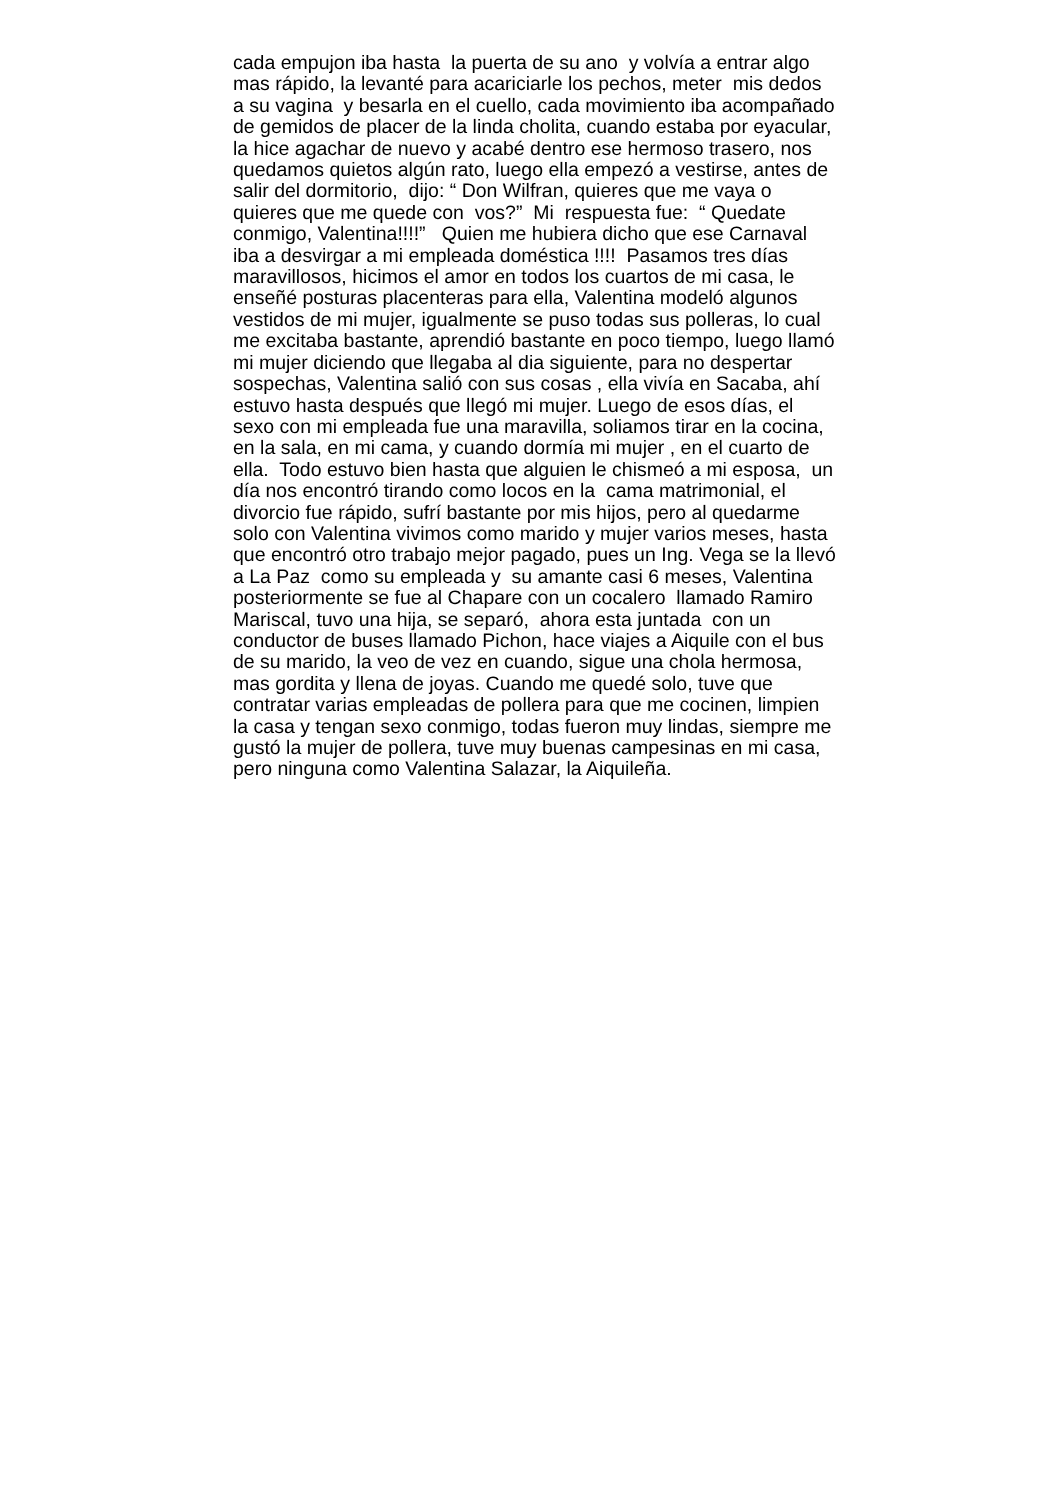cada empujon iba hasta la puerta de su ano y volvía a entrar algo
mas rápido, la levanté para acariciarle los pechos, meter mis dedos
a su vagina y besarla en el cuello, cada movimiento iba acompañado
de gemidos de placer de la linda cholita, cuando estaba por eyacular,
la hice agachar de nuevo y acabé dentro ese hermoso trasero, nos
quedamos quietos algún rato, luego ella empezó a vestirse, antes de
salir del dormitorio, dijo: “ Don Wilfran, quieres que me vaya o
quieres que me quede con vos?” Mi respuesta fue: “ Quedate
conmigo, Valentina!!!!” Quien me hubiera dicho que ese Carnaval
iba a desvirgar a mi empleada doméstica !!!! Pasamos tres días
maravillosos, hicimos el amor en todos los cuartos de mi casa, le
enseñé posturas placenteras para ella, Valentina modeló algunos
vestidos de mi mujer, igualmente se puso todas sus polleras, lo cual
me excitaba bastante, aprendió bastante en poco tiempo, luego llamó
mi mujer diciendo que llegaba al dia siguiente, para no despertar
sospechas, Valentina salió con sus cosas , ella vivía en Sacaba, ahí
estuvo hasta después que llegó mi mujer. Luego de esos días, el
sexo con mi empleada fue una maravilla, soliamos tirar en la cocina,
en la sala, en mi cama, y cuando dormía mi mujer , en el cuarto de
ella. Todo estuvo bien hasta que alguien le chismeó a mi esposa, un
día nos encontró tirando como locos en la cama matrimonial, el
divorcio fue rápido, sufrí bastante por mis hijos, pero al quedarme
solo con Valentina vivimos como marido y mujer varios meses, hasta
que encontró otro trabajo mejor pagado, pues un Ing. Vega se la llevó
a La Paz como su empleada y su amante casi 6 meses, Valentina
posteriormente se fue al Chapare con un cocalero llamado Ramiro
Mariscal, tuvo una hija, se separó, ahora esta juntada con un
conductor de buses llamado Pichon, hace viajes a Aiquile con el bus
de su marido, la veo de vez en cuando, sigue una chola hermosa,
mas gordita y llena de joyas. Cuando me quedé solo, tuve que
contratar varias empleadas de pollera para que me cocinen, limpien
la casa y tengan sexo conmigo, todas fueron muy lindas, siempre me
gustó la mujer de pollera, tuve muy buenas campesinas en mi casa,
pero ninguna como Valentina Salazar, la Aiquileña.